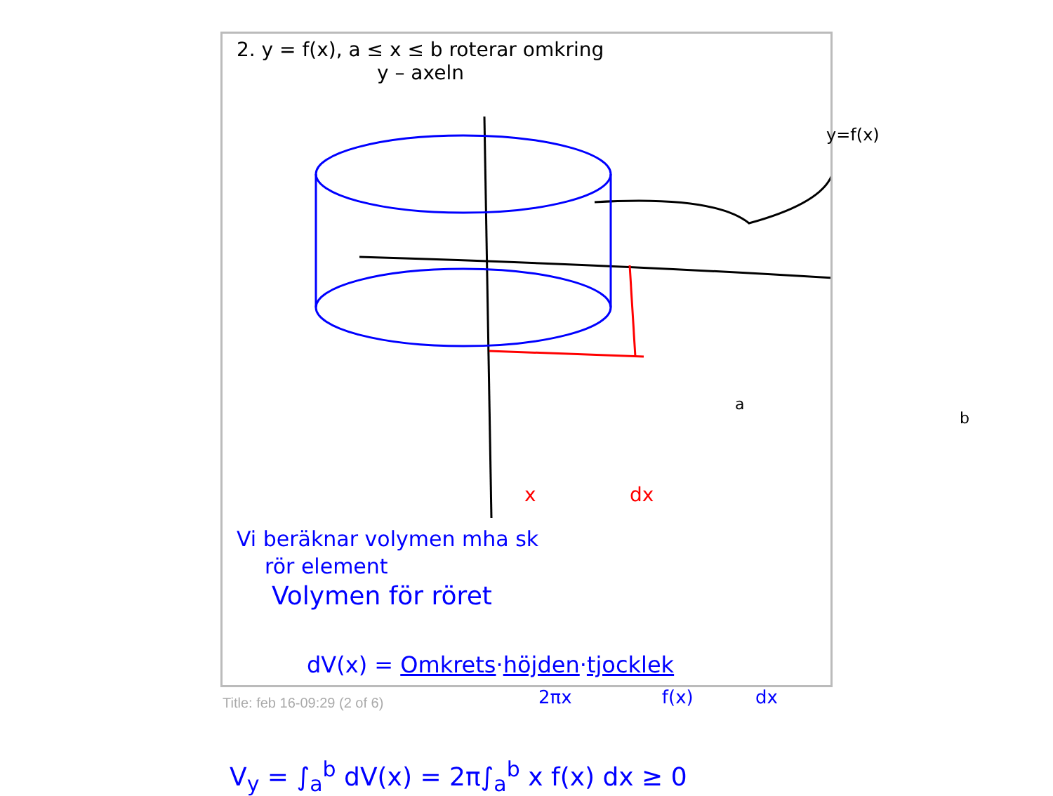2. y = f(x), a ≤ x ≤ b roterar omkring
y – axeln
y=f(x)
a
b
x dx
Vi beräknar volymen mha sk
rör element
Volymen för röret
dV(x) = Omkrets·höjden·tjocklek
2πx f(x) dx
V<sub>y</sub> = ∫<sub>a</sub><sup>b</sup> dV(x) = 2π∫<sub>a</sub><sup>b</sup> x f(x) dx ≥ 0
Title: feb 16-09:29 (2 of 6)